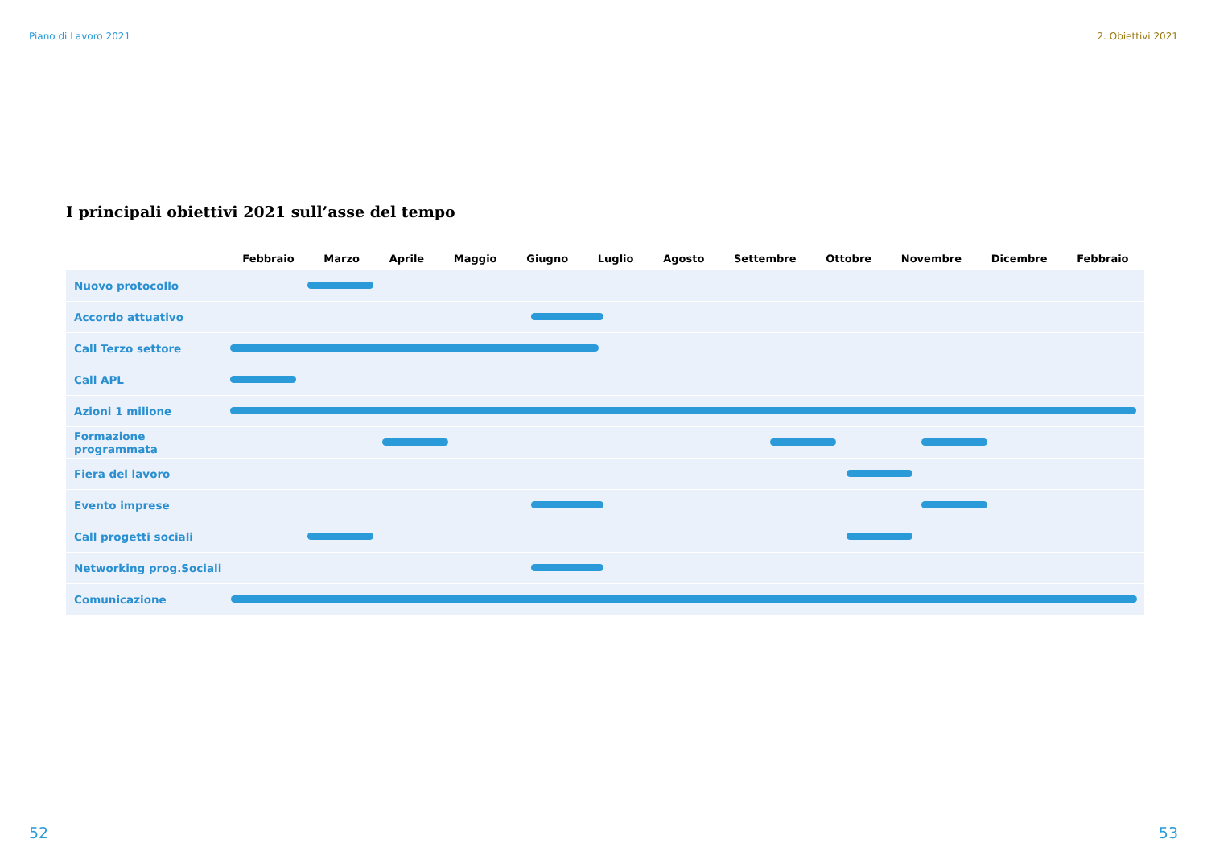Piano di Lavoro 2021 2. Obiettivi 2021
I principali obiettivi 2021 sull’asse del tempo
| | Febbraio Marzo Aprile Maggio Giugno Luglio Agosto Settembre Ottobre Novembre Dicembre Febbraio |
| --- | --- |
| Nuovo protocollo | |
| Accordo attuativo | |
| Call Terzo settore | |
| Call APL | |
| Azioni 1 milione | |
| Formazione programmata | |
| Fiera del lavoro | |
| Evento imprese | |
| Call progetti sociali | |
| Networking prog.Sociali | |
| Comunicazione | |
52 53